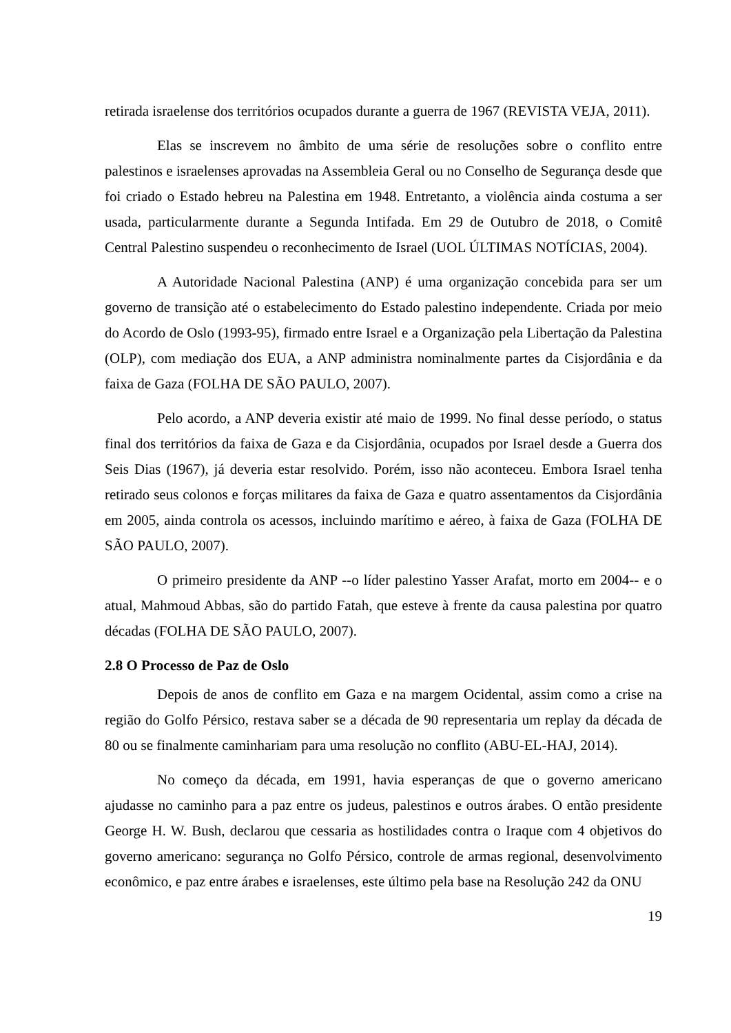retirada israelense dos territórios ocupados durante a guerra de 1967 (REVISTA VEJA, 2011).
Elas se inscrevem no âmbito de uma série de resoluções sobre o conflito entre palestinos e israelenses aprovadas na Assembleia Geral ou no Conselho de Segurança desde que foi criado o Estado hebreu na Palestina em 1948. Entretanto, a violência ainda costuma a ser usada, particularmente durante a Segunda Intifada. Em 29 de Outubro de 2018, o Comitê Central Palestino suspendeu o reconhecimento de Israel (UOL ÚLTIMAS NOTÍCIAS, 2004).
A Autoridade Nacional Palestina (ANP) é uma organização concebida para ser um governo de transição até o estabelecimento do Estado palestino independente. Criada por meio do Acordo de Oslo (1993-95), firmado entre Israel e a Organização pela Libertação da Palestina (OLP), com mediação dos EUA, a ANP administra nominalmente partes da Cisjordânia e da faixa de Gaza (FOLHA DE SÃO PAULO, 2007).
Pelo acordo, a ANP deveria existir até maio de 1999. No final desse período, o status final dos territórios da faixa de Gaza e da Cisjordânia, ocupados por Israel desde a Guerra dos Seis Dias (1967), já deveria estar resolvido. Porém, isso não aconteceu. Embora Israel tenha retirado seus colonos e forças militares da faixa de Gaza e quatro assentamentos da Cisjordânia em 2005, ainda controla os acessos, incluindo marítimo e aéreo, à faixa de Gaza (FOLHA DE SÃO PAULO, 2007).
O primeiro presidente da ANP --o líder palestino Yasser Arafat, morto em 2004-- e o atual, Mahmoud Abbas, são do partido Fatah, que esteve à frente da causa palestina por quatro décadas (FOLHA DE SÃO PAULO, 2007).
2.8 O Processo de Paz de Oslo
Depois de anos de conflito em Gaza e na margem Ocidental, assim como a crise na região do Golfo Pérsico, restava saber se a década de 90 representaria um replay da década de 80 ou se finalmente caminhariam para uma resolução no conflito (ABU-EL-HAJ, 2014).
No começo da década, em 1991, havia esperanças de que o governo americano ajudasse no caminho para a paz entre os judeus, palestinos e outros árabes. O então presidente George H. W. Bush, declarou que cessaria as hostilidades contra o Iraque com 4 objetivos do governo americano: segurança no Golfo Pérsico, controle de armas regional, desenvolvimento econômico, e paz entre árabes e israelenses, este último pela base na Resolução 242 da ONU
19